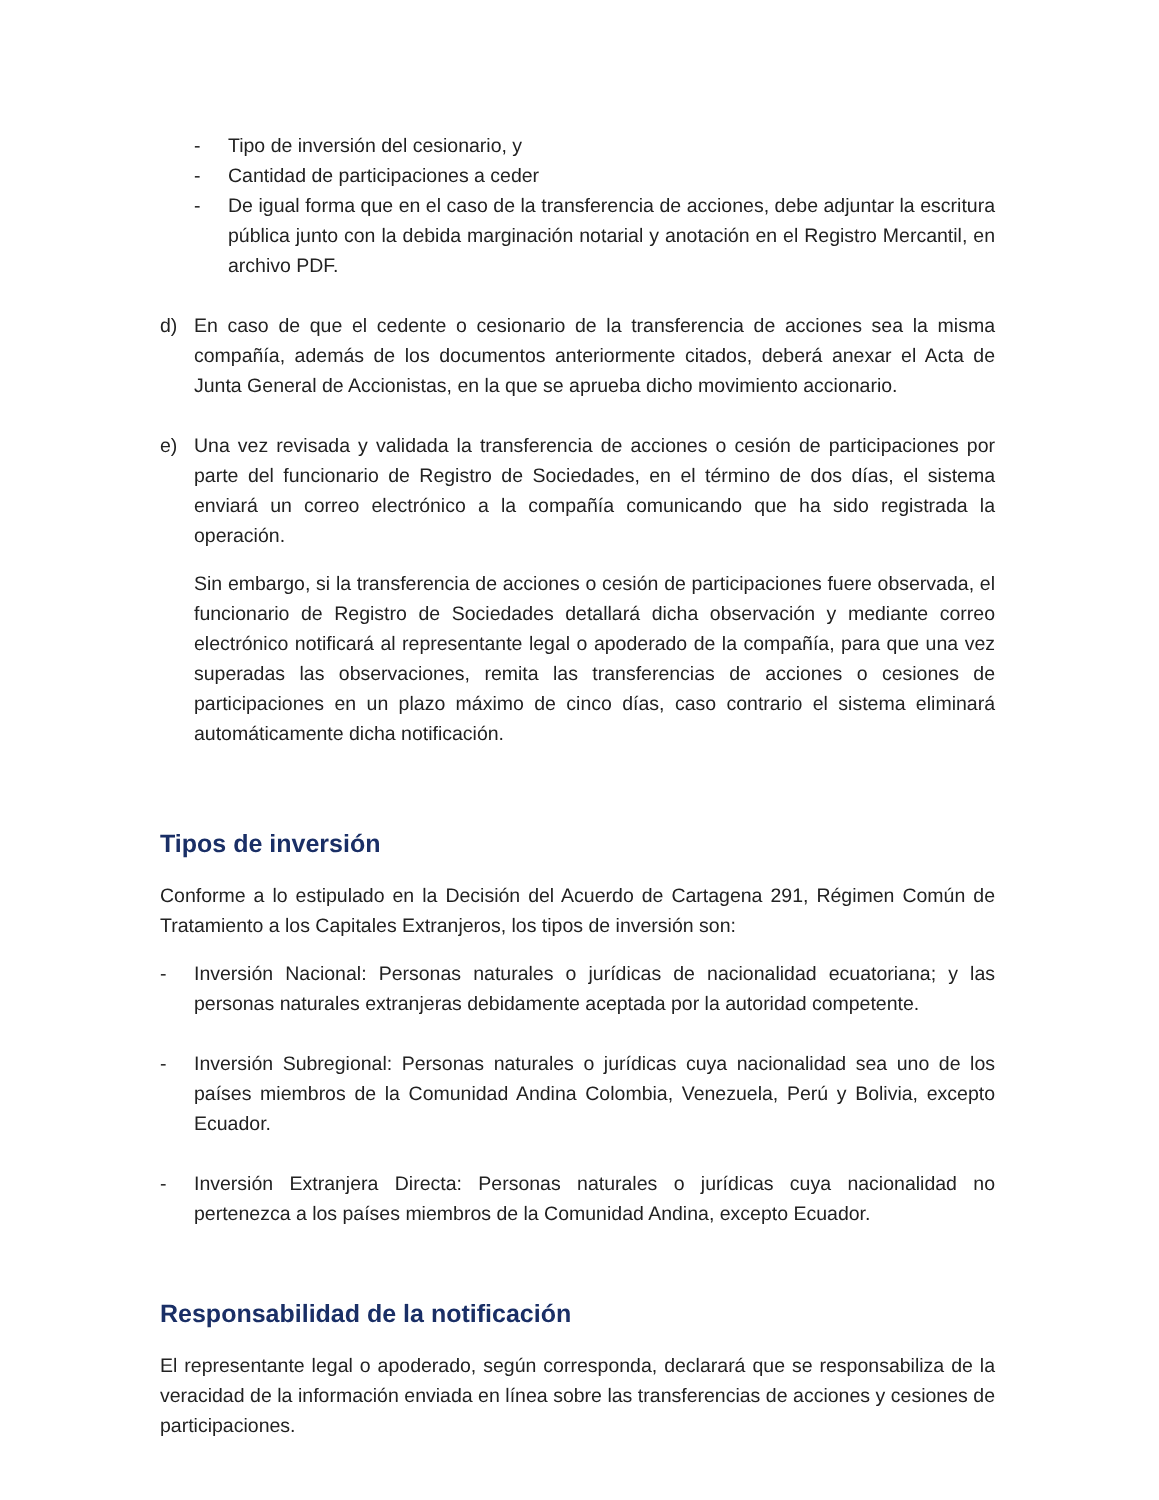- Tipo de inversión del cesionario, y
- Cantidad de participaciones a ceder
- De igual forma que en el caso de la transferencia de acciones, debe adjuntar la escritura pública junto con la debida marginación notarial y anotación en el Registro Mercantil, en archivo PDF.
d) En caso de que el cedente o cesionario de la transferencia de acciones sea la misma compañía, además de los documentos anteriormente citados, deberá anexar el Acta de Junta General de Accionistas, en la que se aprueba dicho movimiento accionario.
e) Una vez revisada y validada la transferencia de acciones o cesión de participaciones por parte del funcionario de Registro de Sociedades, en el término de dos días, el sistema enviará un correo electrónico a la compañía comunicando que ha sido registrada la operación.
Sin embargo, si la transferencia de acciones o cesión de participaciones fuere observada, el funcionario de Registro de Sociedades detallará dicha observación y mediante correo electrónico notificará al representante legal o apoderado de la compañía, para que una vez superadas las observaciones, remita las transferencias de acciones o cesiones de participaciones en un plazo máximo de cinco días, caso contrario el sistema eliminará automáticamente dicha notificación.
Tipos de inversión
Conforme a lo estipulado en la Decisión del Acuerdo de Cartagena 291, Régimen Común de Tratamiento a los Capitales Extranjeros, los tipos de inversión son:
- Inversión Nacional: Personas naturales o jurídicas de nacionalidad ecuatoriana; y las personas naturales extranjeras debidamente aceptada por la autoridad competente.
- Inversión Subregional: Personas naturales o jurídicas cuya nacionalidad sea uno de los países miembros de la Comunidad Andina Colombia, Venezuela, Perú y Bolivia, excepto Ecuador.
- Inversión Extranjera Directa: Personas naturales o jurídicas cuya nacionalidad no pertenezca a los países miembros de la Comunidad Andina, excepto Ecuador.
Responsabilidad de la notificación
El representante legal o apoderado, según corresponda, declarará que se responsabiliza de la veracidad de la información enviada en línea sobre las transferencias de acciones y cesiones de participaciones.